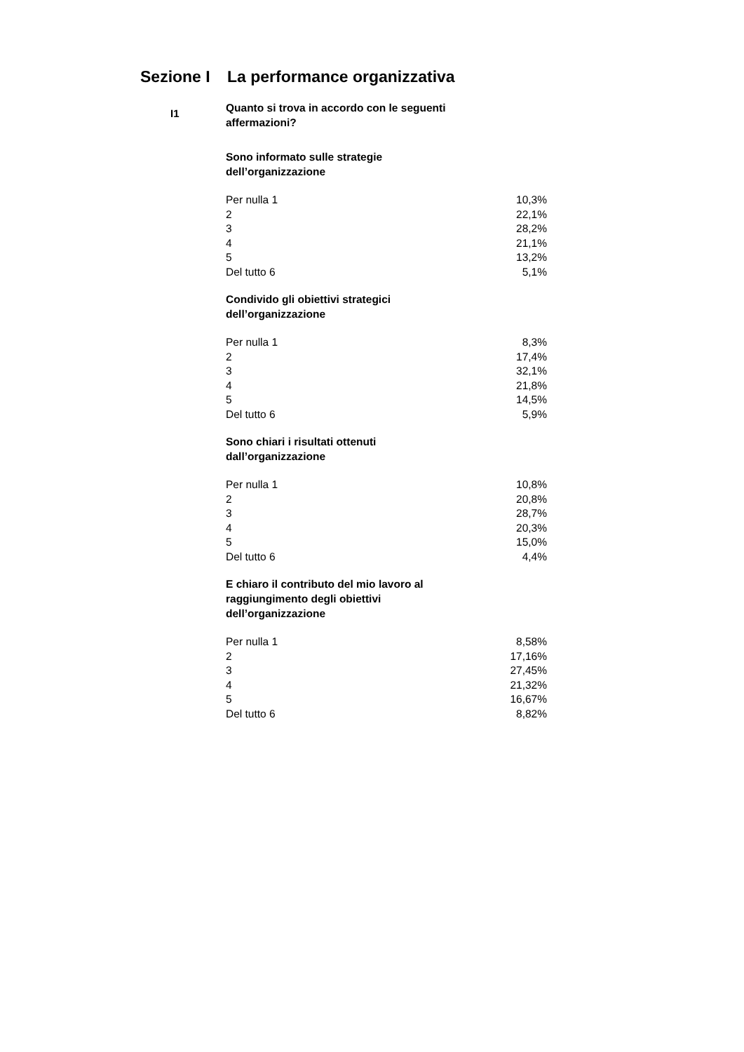Sezione I La performance organizzativa
I1
Quanto si trova in accordo con le seguenti affermazioni?
Sono informato sulle strategie dell’organizzazione
| Per nulla 1 | 10,3% |
| 2 | 22,1% |
| 3 | 28,2% |
| 4 | 21,1% |
| 5 | 13,2% |
| Del tutto 6 | 5,1% |
Condivido gli obiettivi strategici dell’organizzazione
| Per nulla 1 | 8,3% |
| 2 | 17,4% |
| 3 | 32,1% |
| 4 | 21,8% |
| 5 | 14,5% |
| Del tutto 6 | 5,9% |
Sono chiari i risultati ottenuti dall’organizzazione
| Per nulla 1 | 10,8% |
| 2 | 20,8% |
| 3 | 28,7% |
| 4 | 20,3% |
| 5 | 15,0% |
| Del tutto 6 | 4,4% |
E chiaro il contributo del mio lavoro al raggiungimento degli obiettivi dell’organizzazione
| Per nulla 1 | 8,58% |
| 2 | 17,16% |
| 3 | 27,45% |
| 4 | 21,32% |
| 5 | 16,67% |
| Del tutto 6 | 8,82% |